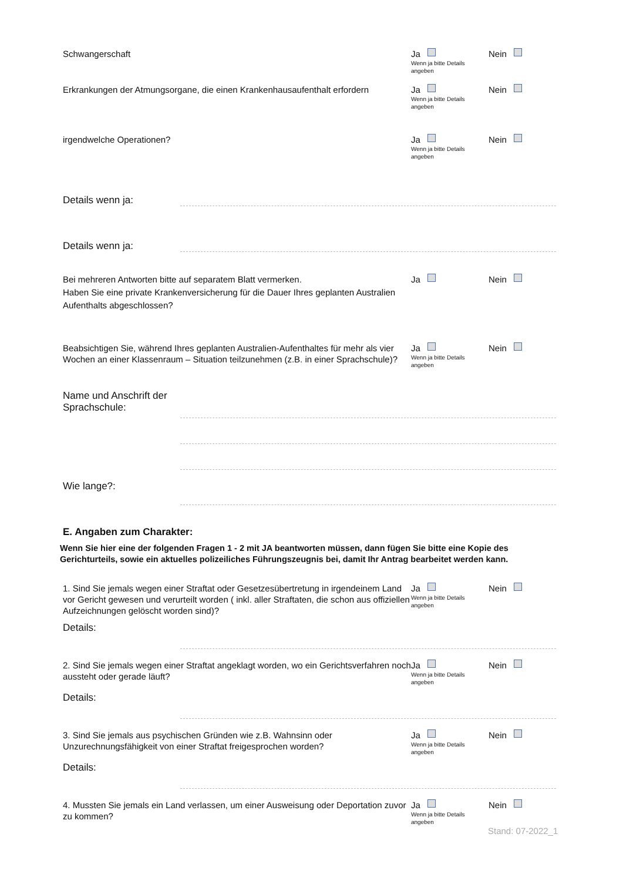Schwangerschaft Ja
Wenn ja bitte Details angeben
Nein
Erkrankungen der Atmungsorgane, die einen Krankenhausaufenthalt erfordern
Ja
Wenn ja bitte Details angeben
Nein
irgendwelche Operationen? Ja
Wenn ja bitte Details angeben
Nein
Details wenn ja:
Details wenn ja:
Bei mehreren Antworten bitte auf separatem Blatt vermerken.
Haben Sie eine private Krankenversicherung für die Dauer Ihres geplanten Australien Aufenthalts abgeschlossen?
Ja Nein
Beabsichtigen Sie, während Ihres geplanten Australien-Aufenthaltes für mehr als vier Wochen an einer Klassenraum – Situation teilzunehmen (z.B. in einer Sprachschule)?
Ja
Wenn ja bitte Details angeben
Nein
Name und Anschrift der Sprachschule:
Wie lange?:
E. Angaben zum Charakter:
Wenn Sie hier eine der folgenden Fragen 1 - 2 mit JA beantworten müssen, dann fügen Sie bitte eine Kopie des Gerichturteils, sowie ein aktuelles polizeiliches Führungszeugnis bei, damit Ihr Antrag bearbeitet werden kann.
1. Sind Sie jemals wegen einer Straftat oder Gesetzesübertretung in irgendeinem Land vor Gericht gewesen und verurteilt worden ( inkl. aller Straftaten, die schon aus offiziellen Aufzeichnungen gelöscht worden sind)?
Ja
Wenn ja bitte Details angeben
Nein
Details:
2. Sind Sie jemals wegen einer Straftat angeklagt worden, wo ein Gerichtsverfahren noch aussteht oder gerade läuft?
Ja
Wenn ja bitte Details angeben
Nein
Details:
3. Sind Sie jemals aus psychischen Gründen wie z.B. Wahnsinn oder Unzurechnungsfähigkeit von einer Straftat freigesprochen worden?
Ja
Wenn ja bitte Details angeben
Nein
Details:
4. Mussten Sie jemals ein Land verlassen, um einer Ausweisung oder Deportation zuvor zu kommen?
Ja
Wenn ja bitte Details angeben
Nein
Stand: 07-2022_1